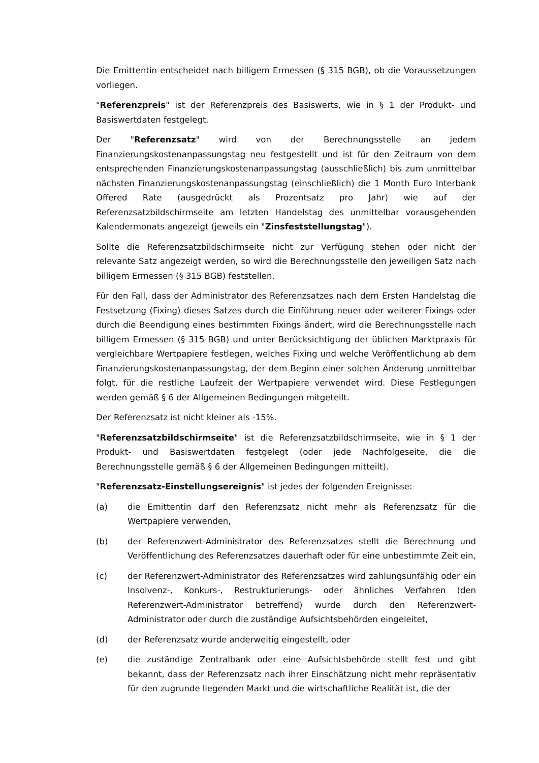Die Emittentin entscheidet nach billigem Ermessen (§ 315 BGB), ob die Voraussetzungen vorliegen.
"Referenzpreis" ist der Referenzpreis des Basiswerts, wie in § 1 der Produkt- und Basiswertdaten festgelegt.
Der "Referenzsatz" wird von der Berechnungsstelle an jedem Finanzierungskostenanpassungstag neu festgestellt und ist für den Zeitraum von dem entsprechenden Finanzierungskostenanpassungstag (ausschließlich) bis zum unmittelbar nächsten Finanzierungskostenanpassungstag (einschließlich) die 1 Month Euro Interbank Offered Rate (ausgedrückt als Prozentsatz pro Jahr) wie auf der Referenzsatzbildschirmseite am letzten Handelstag des unmittelbar vorausgehenden Kalendermonats angezeigt (jeweils ein "Zinsfeststellungstag").
Sollte die Referenzsatzbildschirmseite nicht zur Verfügung stehen oder nicht der relevante Satz angezeigt werden, so wird die Berechnungsstelle den jeweiligen Satz nach billigem Ermessen (§ 315 BGB) feststellen.
Für den Fall, dass der Administrator des Referenzsatzes nach dem Ersten Handelstag die Festsetzung (Fixing) dieses Satzes durch die Einführung neuer oder weiterer Fixings oder durch die Beendigung eines bestimmten Fixings ändert, wird die Berechnungsstelle nach billigem Ermessen (§ 315 BGB) und unter Berücksichtigung der üblichen Marktpraxis für vergleichbare Wertpapiere festlegen, welches Fixing und welche Veröffentlichung ab dem Finanzierungskostenanpassungstag, der dem Beginn einer solchen Änderung unmittelbar folgt, für die restliche Laufzeit der Wertpapiere verwendet wird. Diese Festlegungen werden gemäß § 6 der Allgemeinen Bedingungen mitgeteilt.
Der Referenzsatz ist nicht kleiner als -15%.
"Referenzsatzbildschirmseite" ist die Referenzsatzbildschirmseite, wie in § 1 der Produkt- und Basiswertdaten festgelegt (oder jede Nachfolgeseite, die die Berechnungsstelle gemäß § 6 der Allgemeinen Bedingungen mitteilt).
"Referenzsatz-Einstellungsereignis" ist jedes der folgenden Ereignisse:
(a) die Emittentin darf den Referenzsatz nicht mehr als Referenzsatz für die Wertpapiere verwenden,
(b) der Referenzwert-Administrator des Referenzsatzes stellt die Berechnung und Veröffentlichung des Referenzsatzes dauerhaft oder für eine unbestimmte Zeit ein,
(c) der Referenzwert-Administrator des Referenzsatzes wird zahlungsunfähig oder ein Insolvenz-, Konkurs-, Restrukturierungs- oder ähnliches Verfahren (den Referenzwert-Administrator betreffend) wurde durch den Referenzwert-Administrator oder durch die zuständige Aufsichtsbehörden eingeleitet,
(d) der Referenzsatz wurde anderweitig eingestellt, oder
(e) die zuständige Zentralbank oder eine Aufsichtsbehörde stellt fest und gibt bekannt, dass der Referenzsatz nach ihrer Einschätzung nicht mehr repräsentativ für den zugrunde liegenden Markt und die wirtschaftliche Realität ist, die der